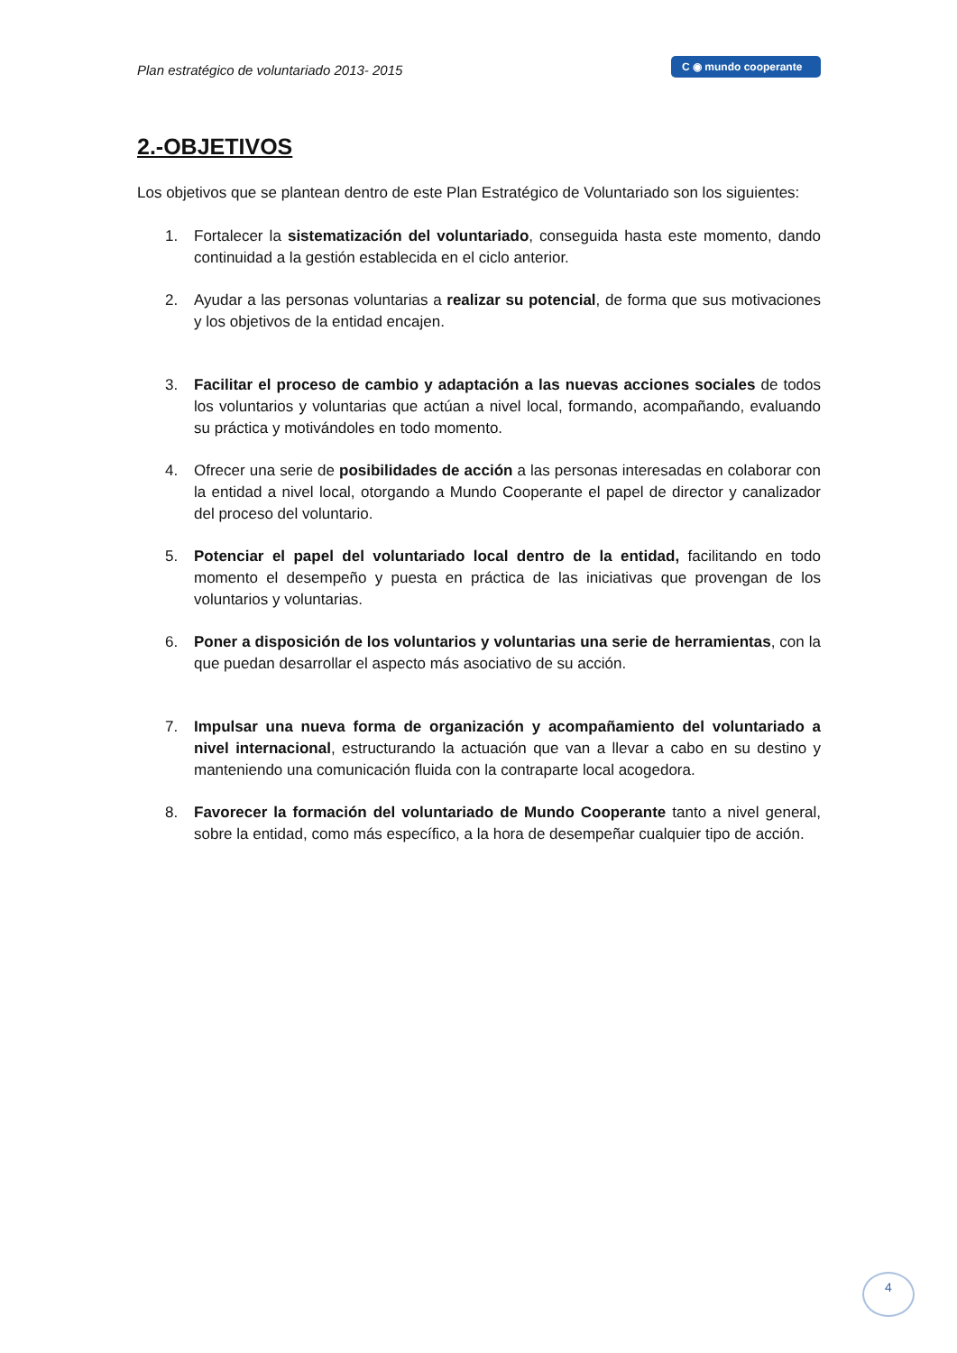Plan estratégico de voluntariado 2013- 2015
C ◉ mundo cooperante
2.-OBJETIVOS
Los objetivos que se plantean dentro de este Plan Estratégico de Voluntariado son los siguientes:
1. Fortalecer la sistematización del voluntariado, conseguida hasta este momento, dando continuidad a la gestión establecida en el ciclo anterior.
2. Ayudar a las personas voluntarias a realizar su potencial, de forma que sus motivaciones y los objetivos de la entidad encajen.
3. Facilitar el proceso de cambio y adaptación a las nuevas acciones sociales de todos los voluntarios y voluntarias que actúan a nivel local, formando, acompañando, evaluando su práctica y motivándoles en todo momento.
4. Ofrecer una serie de posibilidades de acción a las personas interesadas en colaborar con la entidad a nivel local, otorgando a Mundo Cooperante el papel de director y canalizador del proceso del voluntario.
5. Potenciar el papel del voluntariado local dentro de la entidad, facilitando en todo momento el desempeño y puesta en práctica de las iniciativas que provengan de los voluntarios y voluntarias.
6. Poner a disposición de los voluntarios y voluntarias una serie de herramientas, con la que puedan desarrollar el aspecto más asociativo de su acción.
7. Impulsar una nueva forma de organización y acompañamiento del voluntariado a nivel internacional, estructurando la actuación que van a llevar a cabo en su destino y manteniendo una comunicación fluida con la contraparte local acogedora.
8. Favorecer la formación del voluntariado de Mundo Cooperante tanto a nivel general, sobre la entidad, como más específico, a la hora de desempeñar cualquier tipo de acción.
4